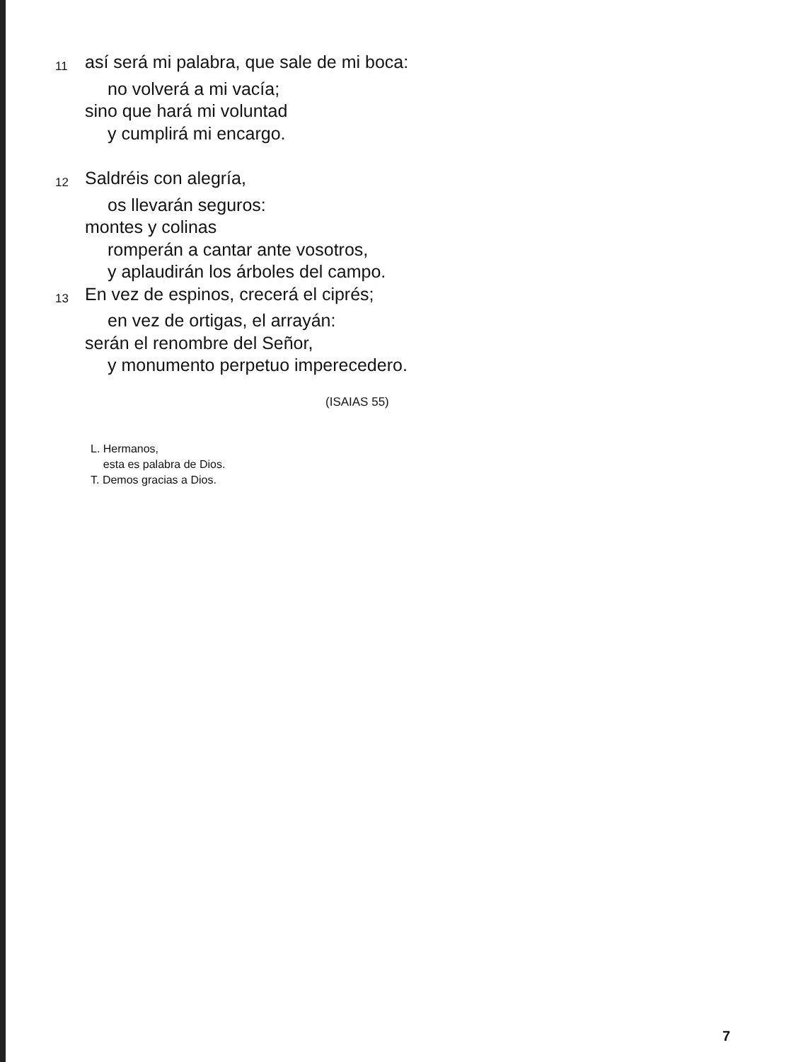11 así será mi palabra, que sale de mi boca:
no volverá a mi vacía;
sino que hará mi voluntad
y cumplirá mi encargo.
12 Saldréis con alegría,
os llevarán seguros:
montes y colinas
romperán a cantar ante vosotros,
y aplaudirán los árboles del campo.
13 En vez de espinos, crecerá el ciprés;
en vez de ortigas, el arrayán:
serán el renombre del Señor,
y monumento perpetuo imperecedero.
(ISAIAS 55)
L. Hermanos,
esta es palabra de Dios.
T. Demos gracias a Dios.
7